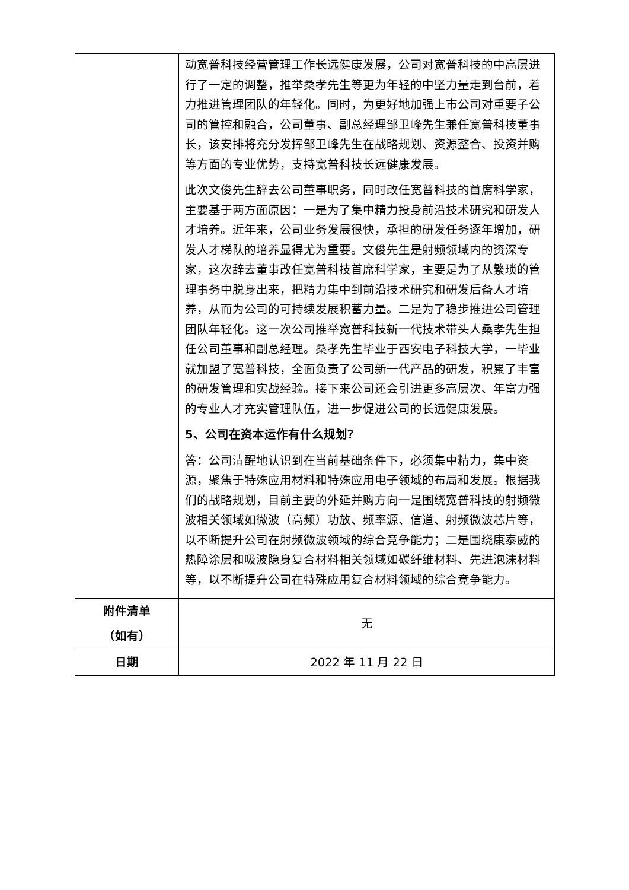| | 动宽普科技经营管理工作长远健康发展，公司对宽普科技的中高层进行了一定的调整，推举桑孝先生等更为年轻的中坚力量走到台前，着力推进管理团队的年轻化。同时，为更好地加强上市公司对重要子公司的管控和融合，公司董事、副总经理邹卫峰先生兼任宽普科技董事长，该安排将充分发挥邹卫峰先生在战略规划、资源整合、投资并购等方面的专业优势，支持宽普科技长远健康发展。 此次文俊先生辞去公司董事职务，同时改任宽普科技的首席科学家，主要基于两方面原因：一是为了集中精力投身前沿技术研究和研发人才培养。近年来，公司业务发展很快，承担的研发任务逐年增加，研发人才梯队的培养显得尤为重要。文俊先生是射频领域内的资深专家，这次辞去董事改任宽普科技首席科学家，主要是为了从繁琐的管理事务中脱身出来，把精力集中到前沿技术研究和研发后备人才培养，从而为公司的可持续发展积蓄力量。二是为了稳步推进公司管理团队年轻化。这一次公司推举宽普科技新一代技术带头人桑孝先生担任公司董事和副总经理。桑孝先生毕业于西安电子科技大学，一毕业就加盟了宽普科技，全面负责了公司新一代产品的研发，积累了丰富的研发管理和实战经验。接下来公司还会引进更多高层次、年富力强的专业人才充实管理队伍，进一步促进公司的长远健康发展。 5、公司在资本运作有什么规划？ 答：公司清醒地认识到在当前基础条件下，必须集中精力，集中资源，聚焦于特殊应用材料和特殊应用电子领域的布局和发展。根据我们的战略规划，目前主要的外延并购方向一是围绕宽普科技的射频微波相关领域如微波（高频）功放、频率源、信道、射频微波芯片等，以不断提升公司在射频微波领域的综合竞争能力；二是围绕康泰威的热障涂层和吸波隐身复合材料相关领域如碳纤维材料、先进泡沫材料等，以不断提升公司在特殊应用复合材料领域的综合竞争能力。 |
| 附件清单 （如有） | 无 |
| 日期 | 2022 年 11 月 22 日 |